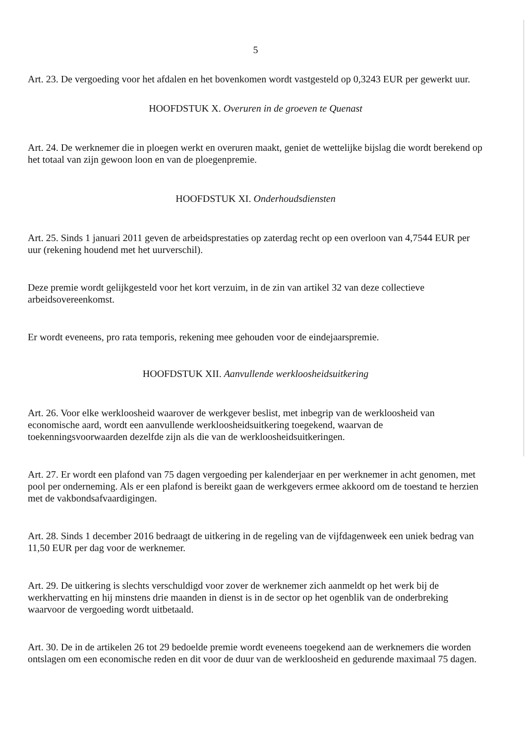5
Art. 23. De vergoeding voor het afdalen en het bovenkomen wordt vastgesteld op 0,3243 EUR per gewerkt uur.
HOOFDSTUK X. Overuren in de groeven te Quenast
Art. 24. De werknemer die in ploegen werkt en overuren maakt, geniet de wettelijke bijslag die wordt berekend op het totaal van zijn gewoon loon en van de ploegenpremie.
HOOFDSTUK XI. Onderhoudsdiensten
Art. 25. Sinds 1 januari 2011 geven de arbeidsprestaties op zaterdag recht op een overloon van 4,7544 EUR per uur (rekening houdend met het uurverschil).
Deze premie wordt gelijkgesteld voor het kort verzuim, in de zin van artikel 32 van deze collectieve arbeidsovereenkomst.
Er wordt eveneens, pro rata temporis, rekening mee gehouden voor de eindejaarspremie.
HOOFDSTUK XII. Aanvullende werkloosheidsuitkering
Art. 26. Voor elke werkloosheid waarover de werkgever beslist, met inbegrip van de werkloosheid van economische aard, wordt een aanvullende werkloosheidsuitkering toegekend, waarvan de toekenningsvoorwaarden dezelfde zijn als die van de werkloosheidsuitkeringen.
Art. 27. Er wordt een plafond van 75 dagen vergoeding per kalenderjaar en per werknemer in acht genomen, met pool per onderneming. Als er een plafond is bereikt gaan de werkgevers ermee akkoord om de toestand te herzien met de vakbondsafvaardigingen.
Art. 28. Sinds 1 december 2016 bedraagt de uitkering in de regeling van de vijfdagenweek een uniek bedrag van 11,50 EUR per dag voor de werknemer.
Art. 29. De uitkering is slechts verschuldigd voor zover de werknemer zich aanmeldt op het werk bij de werkhervatting en hij minstens drie maanden in dienst is in de sector op het ogenblik van de onderbreking waarvoor de vergoeding wordt uitbetaald.
Art. 30. De in de artikelen 26 tot 29 bedoelde premie wordt eveneens toegekend aan de werknemers die worden ontslagen om een economische reden en dit voor de duur van de werkloosheid en gedurende maximaal 75 dagen.